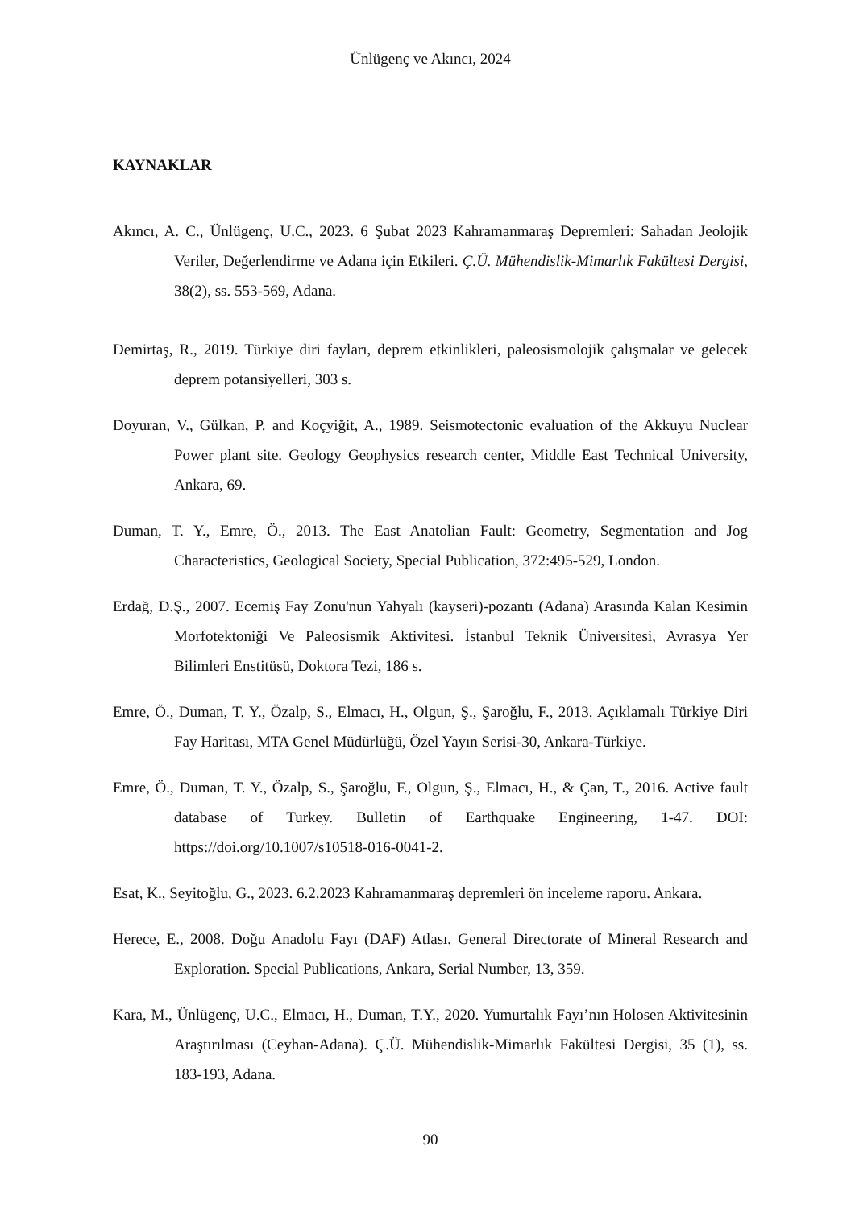Ünlügenç ve Akıncı, 2024
KAYNAKLAR
Akıncı, A. C., Ünlügenç, U.C., 2023. 6 Şubat 2023 Kahramanmaraş Depremleri: Sahadan Jeolojik Veriler, Değerlendirme ve Adana için Etkileri. Ç.Ü. Mühendislik-Mimarlık Fakültesi Dergisi, 38(2), ss. 553-569, Adana.
Demirtaş, R., 2019. Türkiye diri fayları, deprem etkinlikleri, paleosismolojik çalışmalar ve gelecek deprem potansiyelleri, 303 s.
Doyuran, V., Gülkan, P. and Koçyiğit, A., 1989. Seismotectonic evaluation of the Akkuyu Nuclear Power plant site. Geology Geophysics research center, Middle East Technical University, Ankara, 69.
Duman, T. Y., Emre, Ö., 2013. The East Anatolian Fault: Geometry, Segmentation and Jog Characteristics, Geological Society, Special Publication, 372:495-529, London.
Erdağ, D.Ş., 2007. Ecemiş Fay Zonu'nun Yahyalı (kayseri)-pozantı (Adana) Arasında Kalan Kesimin Morfotektoniği Ve Paleosismik Aktivitesi. İstanbul Teknik Üniversitesi, Avrasya Yer Bilimleri Enstitüsü, Doktora Tezi, 186 s.
Emre, Ö., Duman, T. Y., Özalp, S., Elmacı, H., Olgun, Ş., Şaroğlu, F., 2013. Açıklamalı Türkiye Diri Fay Haritası, MTA Genel Müdürlüğü, Özel Yayın Serisi-30, Ankara-Türkiye.
Emre, Ö., Duman, T. Y., Özalp, S., Şaroğlu, F., Olgun, Ş., Elmacı, H., & Çan, T., 2016. Active fault database of Turkey. Bulletin of Earthquake Engineering, 1-47. DOI: https://doi.org/10.1007/s10518-016-0041-2.
Esat, K., Seyitoğlu, G., 2023. 6.2.2023 Kahramanmaraş depremleri ön inceleme raporu. Ankara.
Herece, E., 2008. Doğu Anadolu Fayı (DAF) Atlası. General Directorate of Mineral Research and Exploration. Special Publications, Ankara, Serial Number, 13, 359.
Kara, M., Ünlügenç, U.C., Elmacı, H., Duman, T.Y., 2020. Yumurtalık Fayı’nın Holosen Aktivitesinin Araştırılması (Ceyhan-Adana). Ç.Ü. Mühendislik-Mimarlık Fakültesi Dergisi, 35 (1), ss. 183-193, Adana.
90